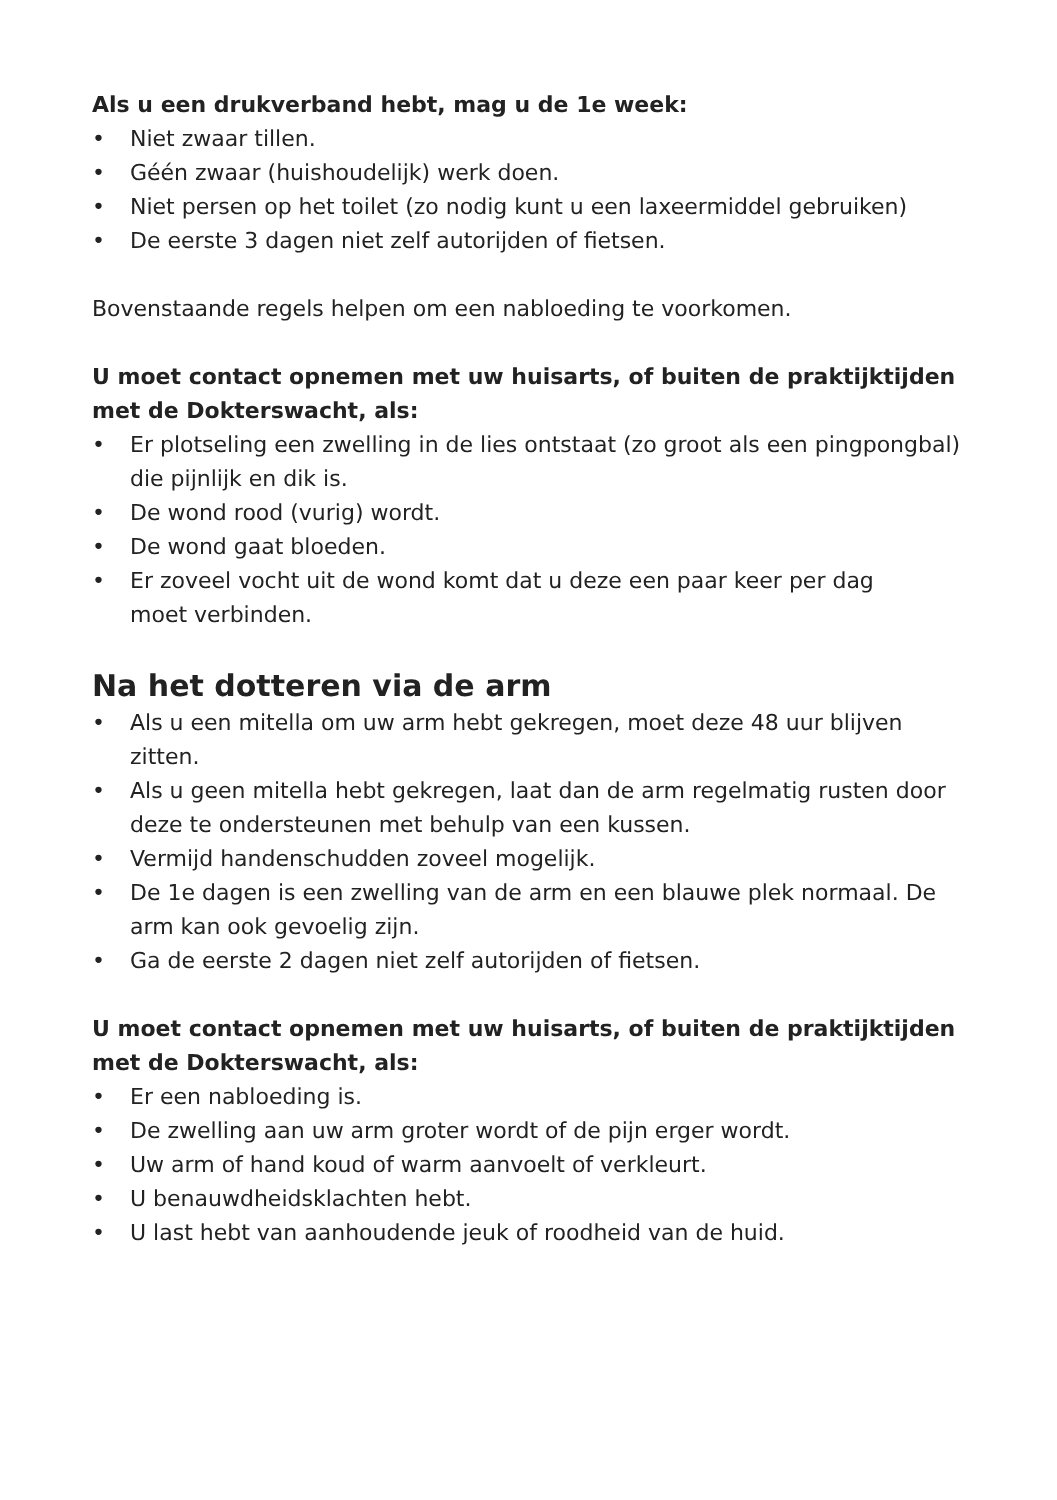Als u een drukverband hebt, mag u de 1e week:
• Niet zwaar tillen.
• Géén zwaar (huishoudelijk) werk doen.
• Niet persen op het toilet (zo nodig kunt u een laxeermiddel gebruiken)
• De eerste 3 dagen niet zelf autorijden of fietsen.
Bovenstaande regels helpen om een nabloeding te voorkomen.
U moet contact opnemen met uw huisarts, of buiten de praktijktijden met de Dokterswacht, als:
• Er plotseling een zwelling in de lies ontstaat (zo groot als een pingpongbal) die pijnlijk en dik is.
• De wond rood (vurig) wordt.
• De wond gaat bloeden.
• Er zoveel vocht uit de wond komt dat u deze een paar keer per dag
moet verbinden.
Na het dotteren via de arm
• Als u een mitella om uw arm hebt gekregen, moet deze 48 uur blijven zitten.
• Als u geen mitella hebt gekregen, laat dan de arm regelmatig rusten door deze te ondersteunen met behulp van een kussen.
• Vermijd handenschudden zoveel mogelijk.
• De 1e dagen is een zwelling van de arm en een blauwe plek normaal. De arm kan ook gevoelig zijn.
• Ga de eerste 2 dagen niet zelf autorijden of fietsen.
U moet contact opnemen met uw huisarts, of buiten de praktijktijden met de Dokterswacht, als:
• Er een nabloeding is.
• De zwelling aan uw arm groter wordt of de pijn erger wordt.
• Uw arm of hand koud of warm aanvoelt of verkleurt.
• U benauwdheidsklachten hebt.
• U last hebt van aanhoudende jeuk of roodheid van de huid.